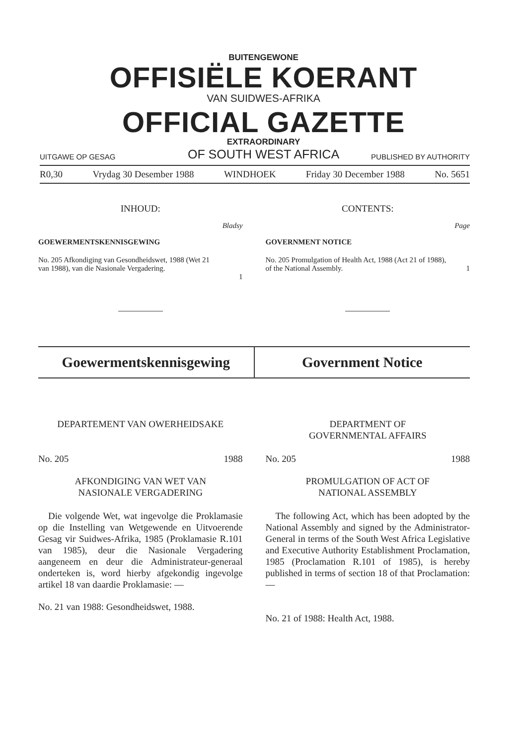BUITENGEWONE
OFFISIËLE KOERANT
VAN SUIDWES-AFRIKA
OFFICIAL GAZETTE
EXTRAORDINARY
OF SOUTH WEST AFRICA
UITGAWE OP GESAG PUBLISHED BY AUTHORITY
R0,30 Vrydag 30 Desember 1988 WINDHOEK Friday 30 December 1988 No. 5651
INHOUD:
Bladsy
GOEWERMENTSKENNISGEWING
No. 205 Afkondiging van Gesondheidswet, 1988 (Wet 21 van 1988), van die Nasionale Vergadering. 1
CONTENTS:
Page
GOVERNMENT NOTICE
No. 205 Promulgation of Health Act, 1988 (Act 21 of 1988), of the National Assembly. 1
Goewermentskennisgewing Government Notice
DEPARTEMENT VAN OWERHEIDSAKE
No. 205 1988
AFKONDIGING VAN WET VAN
NASIONALE VERGADERING
Die volgende Wet, wat ingevolge die Proklamasie op die Instelling van Wetgewende en Uitvoerende Gesag vir Suidwes-Afrika, 1985 (Proklamasie R.101 van 1985), deur die Nasionale Vergadering aangeneem en deur die Administrateur-generaal onderteken is, word hierby afgekondig ingevolge artikel 18 van daardie Proklamasie: —
No. 21 van 1988: Gesondheidswet, 1988.
DEPARTMENT OF
GOVERNMENTAL AFFAIRS
No. 205 1988
PROMULGATION OF ACT OF
NATIONAL ASSEMBLY
The following Act, which has been adopted by the National Assembly and signed by the Administrator-General in terms of the South West Africa Legislative and Executive Authority Establishment Proclamation, 1985 (Proclamation R.101 of 1985), is hereby published in terms of section 18 of that Proclamation: —
No. 21 of 1988: Health Act, 1988.